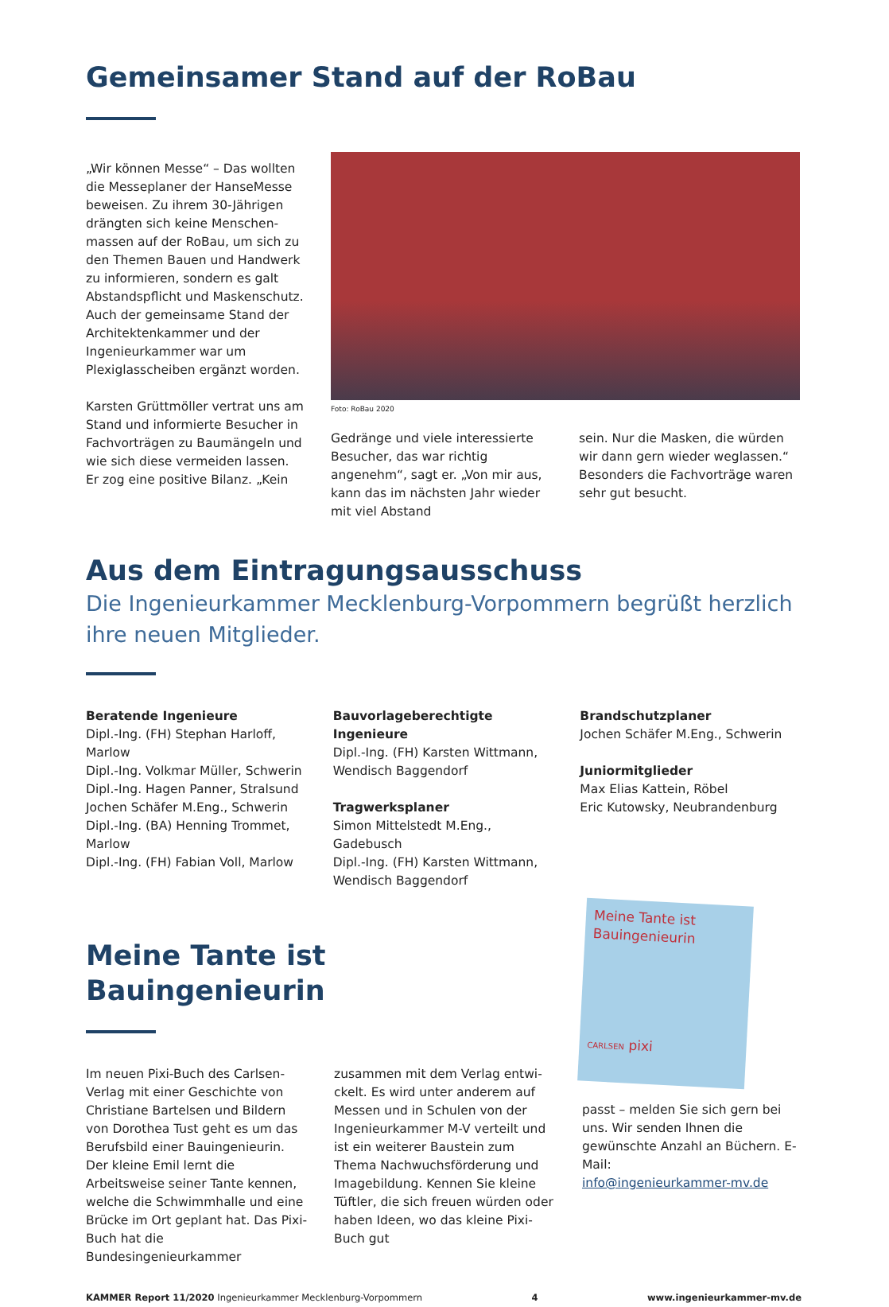Gemeinsamer Stand auf der RoBau
„Wir können Messe“ – Das wollten die Messeplaner der HanseMesse beweisen. Zu ihrem 30-Jährigen drängten sich keine Menschen­massen auf der RoBau, um sich zu den Themen Bauen und Handwerk zu informieren, sondern es galt Abstandspflicht und Maskenschutz. Auch der gemeinsame Stand der Architektenkammer und der Ingeni­eurkammer war um Plexiglasscheiben ergänzt worden.
Karsten Grüttmöller vertrat uns am Stand und informierte Besucher in Fachvorträgen zu Baumängeln und wie sich diese vermeiden lassen. Er zog eine positive Bilanz. „Kein
Foto: RoBau 2020
Gedränge und viele interessierte Besucher, das war richtig angenehm“, sagt er. „Von mir aus, kann das im nächsten Jahr wieder mit viel Abstand
sein. Nur die Masken, die würden wir dann gern wieder weglassen.“ Beson­ders die Fachvorträge waren sehr gut besucht.
Aus dem Eintragungsausschuss
Die Ingenieurkammer Mecklenburg-Vorpommern begrüßt herzlich ihre neuen Mitglieder.
Beratende Ingenieure
Dipl.-Ing. (FH) Stephan Harloff, Marlow
Dipl.-Ing. Volkmar Müller, Schwerin
Dipl.-Ing. Hagen Panner, Stralsund
Jochen Schäfer M.Eng., Schwerin
Dipl.-Ing. (BA) Henning Trommet, Marlow
Dipl.-Ing. (FH) Fabian Voll, Marlow
Bauvorlageberechtigte Ingenieure
Dipl.-Ing. (FH) Karsten Wittmann, Wendisch Baggendorf
Tragwerksplaner
Simon Mittelstedt M.Eng., Gadebusch
Dipl.-Ing. (FH) Karsten Wittmann, Wendisch Baggendorf
Brandschutzplaner
Jochen Schäfer M.Eng., Schwerin
Juniormitglieder
Max Elias Kattein, Röbel
Eric Kutowsky, Neubrandenburg
Meine Tante ist Bauingenieurin
Im neuen Pixi-Buch des Carlsen-Verlag mit einer Geschichte von Christiane Bartelsen und Bildern von Dorothea Tust geht es um das Berufsbild einer Bauingenieurin. Der kleine Emil lernt die Arbeitsweise seiner Tante kennen, welche die Schwimmhalle und eine Brücke im Ort geplant hat. Das Pixi-Buch hat die Bundesingenieurkammer
zusammen mit dem Verlag entwi­ckelt. Es wird unter anderem auf Messen und in Schulen von der Ingenieurkammer M-V verteilt und ist ein weiterer Baustein zum Thema Nachwuchsförderung und Image­bildung. Kennen Sie kleine Tüftler, die sich freuen würden oder haben Ideen, wo das kleine Pixi-Buch gut
Meine Tante ist Bauingenieurin
CARLSEN pixi
passt – melden Sie sich gern bei uns. Wir senden Ihnen die gewünschte Anzahl an Büchern. E-Mail:
info@ingenieurkammer-mv.de
KAMMER Report 11/2020 Ingenieurkammer Mecklenburg-Vorpommern 4 www.ingenieurkammer-mv.de